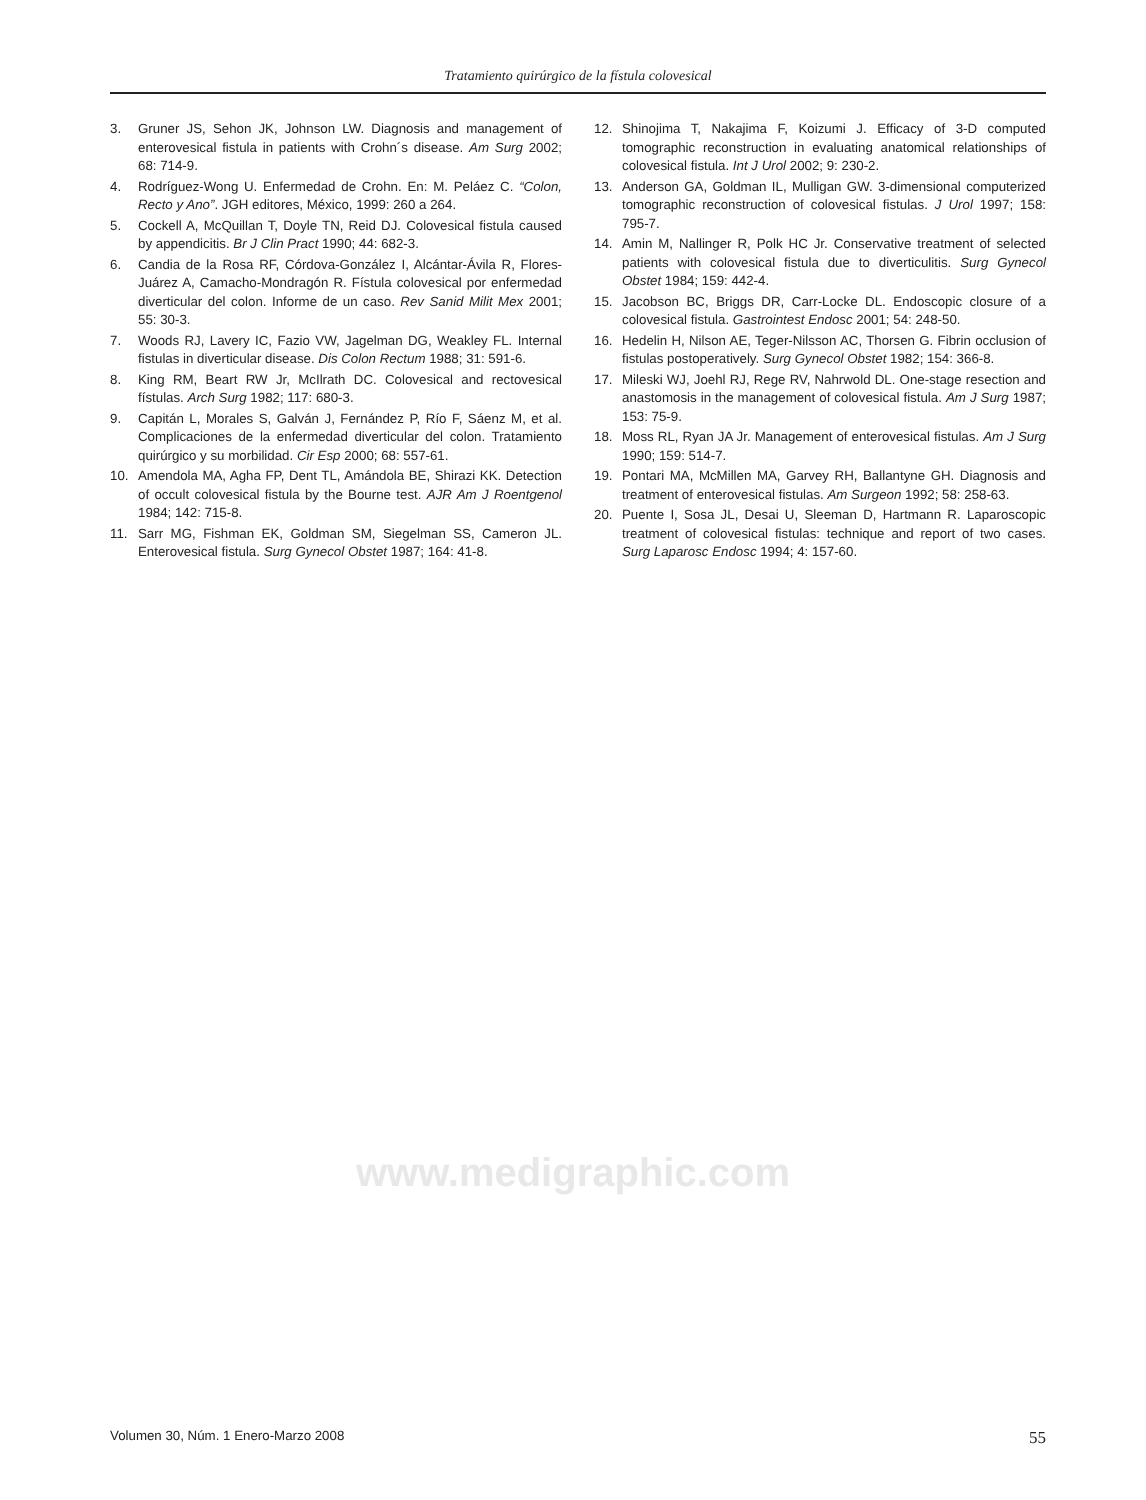Tratamiento quirúrgico de la fístula colovesical
3. Gruner JS, Sehon JK, Johnson LW. Diagnosis and management of enterovesical fistula in patients with Crohn´s disease. Am Surg 2002; 68: 714-9.
4. Rodríguez-Wong U. Enfermedad de Crohn. En: M. Peláez C. “Colon, Recto y Ano”. JGH editores, México, 1999: 260 a 264.
5. Cockell A, McQuillan T, Doyle TN, Reid DJ. Colovesical fistula caused by appendicitis. Br J Clin Pract 1990; 44: 682-3.
6. Candia de la Rosa RF, Córdova-González I, Alcántar-Ávila R, Flores-Juárez A, Camacho-Mondragón R. Fístula colovesical por enfermedad diverticular del colon. Informe de un caso. Rev Sanid Milit Mex 2001; 55: 30-3.
7. Woods RJ, Lavery IC, Fazio VW, Jagelman DG, Weakley FL. Internal fistulas in diverticular disease. Dis Colon Rectum 1988; 31: 591-6.
8. King RM, Beart RW Jr, McIlrath DC. Colovesical and rectovesical fístulas. Arch Surg 1982; 117: 680-3.
9. Capitán L, Morales S, Galván J, Fernández P, Río F, Sáenz M, et al. Complicaciones de la enfermedad diverticular del colon. Tratamiento quirúrgico y su morbilidad. Cir Esp 2000; 68: 557-61.
10. Amendola MA, Agha FP, Dent TL, Amándola BE, Shirazi KK. Detection of occult colovesical fistula by the Bourne test. AJR Am J Roentgenol 1984; 142: 715-8.
11. Sarr MG, Fishman EK, Goldman SM, Siegelman SS, Cameron JL. Enterovesical fistula. Surg Gynecol Obstet 1987; 164: 41-8.
12. Shinojima T, Nakajima F, Koizumi J. Efficacy of 3-D computed tomographic reconstruction in evaluating anatomical relationships of colovesical fistula. Int J Urol 2002; 9: 230-2.
13. Anderson GA, Goldman IL, Mulligan GW. 3-dimensional computerized tomographic reconstruction of colovesical fistulas. J Urol 1997; 158: 795-7.
14. Amin M, Nallinger R, Polk HC Jr. Conservative treatment of selected patients with colovesical fistula due to diverticulitis. Surg Gynecol Obstet 1984; 159: 442-4.
15. Jacobson BC, Briggs DR, Carr-Locke DL. Endoscopic closure of a colovesical fistula. Gastrointest Endosc 2001; 54: 248-50.
16. Hedelin H, Nilson AE, Teger-Nilsson AC, Thorsen G. Fibrin occlusion of fistulas postoperatively. Surg Gynecol Obstet 1982; 154: 366-8.
17. Mileski WJ, Joehl RJ, Rege RV, Nahrwold DL. One-stage resection and anastomosis in the management of colovesical fistula. Am J Surg 1987; 153: 75-9.
18. Moss RL, Ryan JA Jr. Management of enterovesical fistulas. Am J Surg 1990; 159: 514-7.
19. Pontari MA, McMillen MA, Garvey RH, Ballantyne GH. Diagnosis and treatment of enterovesical fistulas. Am Surgeon 1992; 58: 258-63.
20. Puente I, Sosa JL, Desai U, Sleeman D, Hartmann R. Laparoscopic treatment of colovesical fistulas: technique and report of two cases. Surg Laparosc Endosc 1994; 4: 157-60.
www.medigraphic.com
Volumen 30, Núm. 1 Enero-Marzo 2008 55